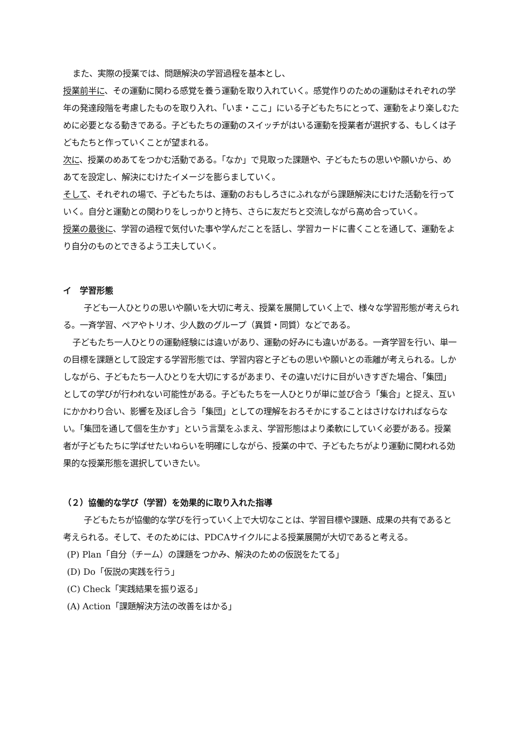また、実際の授業では、問題解決の学習過程を基本とし、
授業前半に、その運動に関わる感覚を養う運動を取り入れていく。感覚作りのための運動はそれぞれの学年の発達段階を考慮したものを取り入れ、「いま・ここ」にいる子どもたちにとって、運動をより楽しむために必要となる動きである。子どもたちの運動のスイッチがはいる運動を授業者が選択する、もしくは子どもたちと作っていくことが望まれる。
次に、授業のめあてをつかむ活動である。「なか」で見取った課題や、子どもたちの思いや願いから、めあてを設定し、解決にむけたイメージを膨らましていく。
そして、それぞれの場で、子どもたちは、運動のおもしろさにふれながら課題解決にむけた活動を行っていく。自分と運動との関わりをしっかりと持ち、さらに友だちと交流しながら高め合っていく。
授業の最後に、学習の過程で気付いた事や学んだことを話し、学習カードに書くことを通して、運動をより自分のものとできるよう工夫していく。
イ　学習形態
子ども一人ひとりの思いや願いを大切に考え、授業を展開していく上で、様々な学習形態が考えられる。一斉学習、ペアやトリオ、少人数のグループ（異質・同質）などである。
子どもたち一人ひとりの運動経験には違いがあり、運動の好みにも違いがある。一斉学習を行い、単一の目標を課題として設定する学習形態では、学習内容と子どもの思いや願いとの乖離が考えられる。しかしながら、子どもたち一人ひとりを大切にするがあまり、その違いだけに目がいきすぎた場合、「集団」としての学びが行われない可能性がある。子どもたちを一人ひとりが単に並び合う「集合」と捉え、互いにかかわり合い、影響を及ぼし合う「集団」としての理解をおろそかにすることはさけなければならない。「集団を通して個を生かす」という言葉をふまえ、学習形態はより柔軟にしていく必要がある。授業者が子どもたちに学ばせたいねらいを明確にしながら、授業の中で、子どもたちがより運動に関われる効果的な授業形態を選択していきたい。
（２）協働的な学び（学習）を効果的に取り入れた指導
子どもたちが協働的な学びを行っていく上で大切なことは、学習目標や課題、成果の共有であると考えられる。そして、そのためには、PDCAサイクルによる授業展開が大切であると考える。
(P) Plan「自分（チーム）の課題をつかみ、解決のための仮説をたてる」
(D) Do「仮説の実践を行う」
(C) Check「実践結果を振り返る」
(A) Action「課題解決方法の改善をはかる」